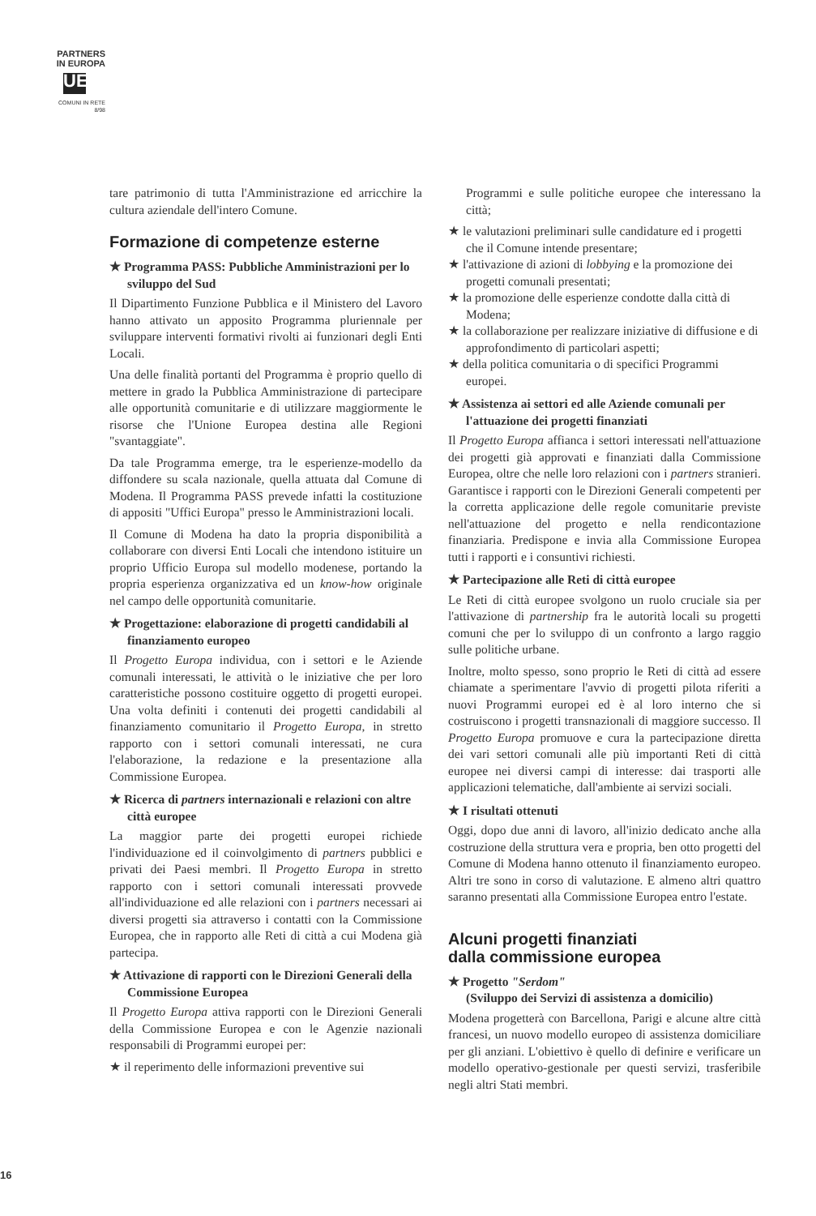PARTNERS
IN EUROPA
UE
COMUNI IN RETE
8/98
tare patrimonio di tutta l'Amministrazione ed arricchire la cultura aziendale dell'intero Comune.
Formazione di competenze esterne
★ Programma PASS: Pubbliche Amministrazioni per lo sviluppo del Sud
Il Dipartimento Funzione Pubblica e il Ministero del Lavoro hanno attivato un apposito Programma pluriennale per sviluppare interventi formativi rivolti ai funzionari degli Enti Locali.
Una delle finalità portanti del Programma è proprio quello di mettere in grado la Pubblica Amministrazione di partecipare alle opportunità comunitarie e di utilizzare maggiormente le risorse che l'Unione Europea destina alle Regioni "svantaggiate".
Da tale Programma emerge, tra le esperienze-modello da diffondere su scala nazionale, quella attuata dal Comune di Modena. Il Programma PASS prevede infatti la costituzione di appositi "Uffici Europa" presso le Amministrazioni locali.
Il Comune di Modena ha dato la propria disponibilità a collaborare con diversi Enti Locali che intendono istituire un proprio Ufficio Europa sul modello modenese, portando la propria esperienza organizzativa ed un know-how originale nel campo delle opportunità comunitarie.
★ Progettazione: elaborazione di progetti candidabili al finanziamento europeo
Il Progetto Europa individua, con i settori e le Aziende comunali interessati, le attività o le iniziative che per loro caratteristiche possono costituire oggetto di progetti europei. Una volta definiti i contenuti dei progetti candidabili al finanziamento comunitario il Progetto Europa, in stretto rapporto con i settori comunali interessati, ne cura l'elaborazione, la redazione e la presentazione alla Commissione Europea.
★ Ricerca di partners internazionali e relazioni con altre città europee
La maggior parte dei progetti europei richiede l'individuazione ed il coinvolgimento di partners pubblici e privati dei Paesi membri. Il Progetto Europa in stretto rapporto con i settori comunali interessati provvede all'individuazione ed alle relazioni con i partners necessari ai diversi progetti sia attraverso i contatti con la Commissione Europea, che in rapporto alle Reti di città a cui Modena già partecipa.
★ Attivazione di rapporti con le Direzioni Generali della Commissione Europea
Il Progetto Europa attiva rapporti con le Direzioni Generali della Commissione Europea e con le Agenzie nazionali responsabili di Programmi europei per:
★ il reperimento delle informazioni preventive sui
Programmi e sulle politiche europee che interessano la città;
★ le valutazioni preliminari sulle candidature ed i progetti che il Comune intende presentare;
★ l'attivazione di azioni di lobbying e la promozione dei progetti comunali presentati;
★ la promozione delle esperienze condotte dalla città di Modena;
★ la collaborazione per realizzare iniziative di diffusione e di approfondimento di particolari aspetti;
★ della politica comunitaria o di specifici Programmi europei.
★ Assistenza ai settori ed alle Aziende comunali per l'attuazione dei progetti finanziati
Il Progetto Europa affianca i settori interessati nell'attuazione dei progetti già approvati e finanziati dalla Commissione Europea, oltre che nelle loro relazioni con i partners stranieri. Garantisce i rapporti con le Direzioni Generali competenti per la corretta applicazione delle regole comunitarie previste nell'attuazione del progetto e nella rendicontazione finanziaria. Predispone e invia alla Commissione Europea tutti i rapporti e i consuntivi richiesti.
★ Partecipazione alle Reti di città europee
Le Reti di città europee svolgono un ruolo cruciale sia per l'attivazione di partnership fra le autorità locali su progetti comuni che per lo sviluppo di un confronto a largo raggio sulle politiche urbane.
Inoltre, molto spesso, sono proprio le Reti di città ad essere chiamate a sperimentare l'avvio di progetti pilota riferiti a nuovi Programmi europei ed è al loro interno che si costruiscono i progetti transnazionali di maggiore successo. Il Progetto Europa promuove e cura la partecipazione diretta dei vari settori comunali alle più importanti Reti di città europee nei diversi campi di interesse: dai trasporti alle applicazioni telematiche, dall'ambiente ai servizi sociali.
★ I risultati ottenuti
Oggi, dopo due anni di lavoro, all'inizio dedicato anche alla costruzione della struttura vera e propria, ben otto progetti del Comune di Modena hanno ottenuto il finanziamento europeo. Altri tre sono in corso di valutazione. E almeno altri quattro saranno presentati alla Commissione Europea entro l'estate.
Alcuni progetti finanziati
dalla commissione europea
★ Progetto "Serdom"
(Sviluppo dei Servizi di assistenza a domicilio)
Modena progetterà con Barcellona, Parigi e alcune altre città francesi, un nuovo modello europeo di assistenza domiciliare per gli anziani. L'obiettivo è quello di definire e verificare un modello operativo-gestionale per questi servizi, trasferibile negli altri Stati membri.
16